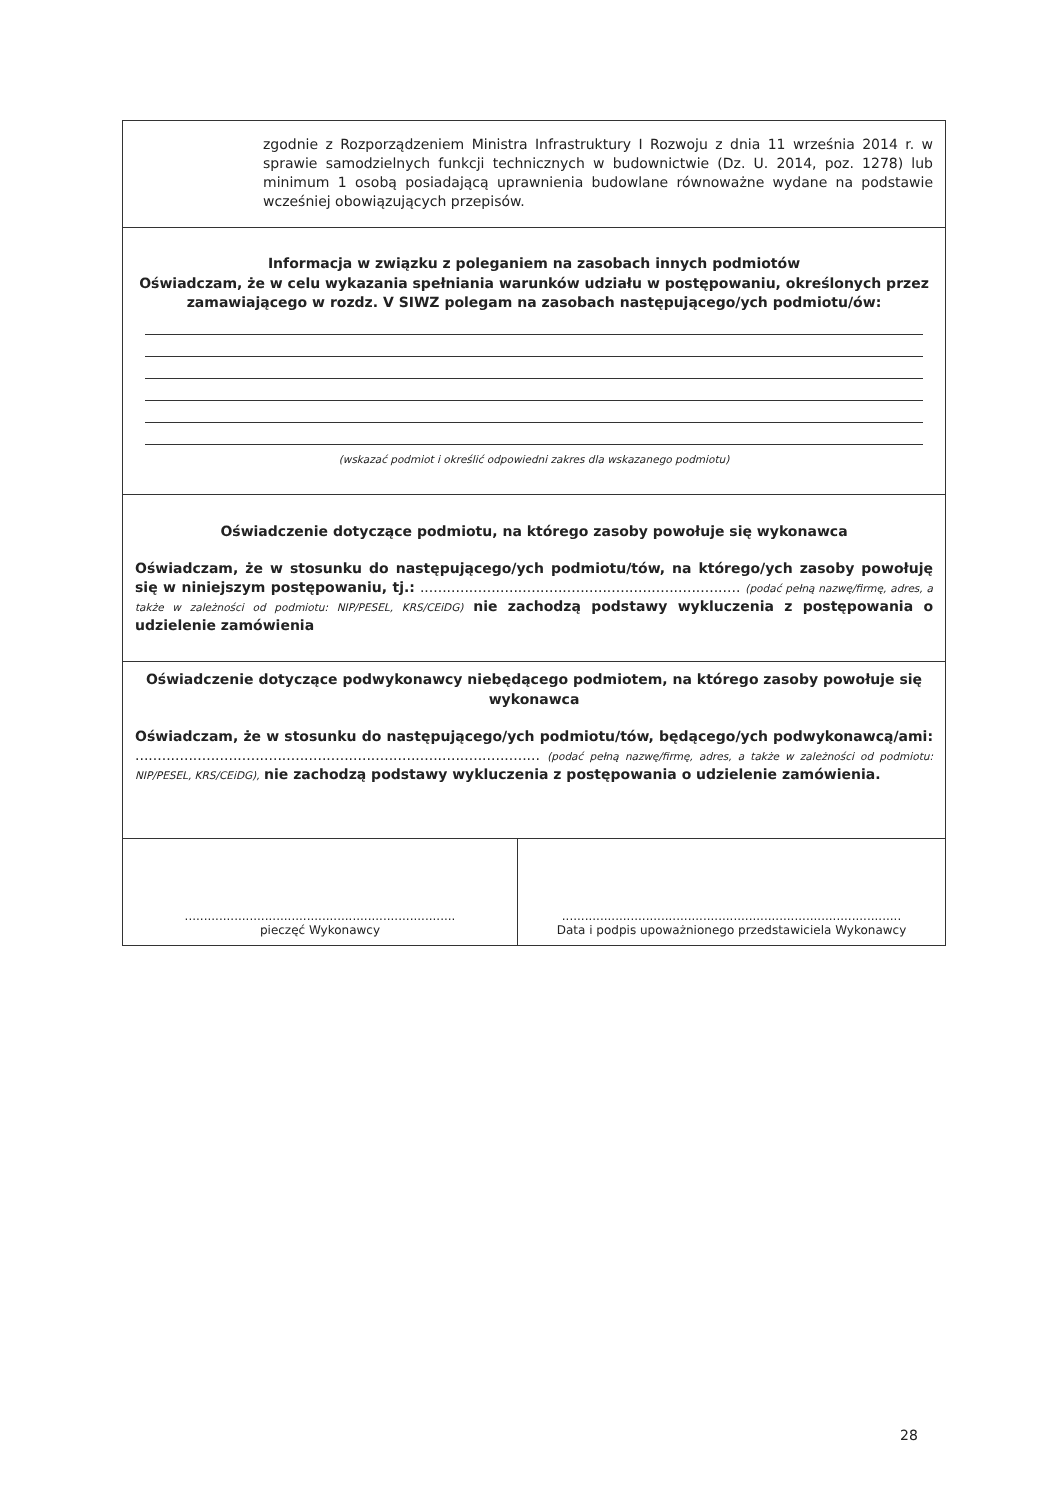| zgodnie z Rozporządzeniem Ministra Infrastruktury I Rozwoju z dnia 11 września 2014 r. w sprawie samodzielnych funkcji technicznych w budownictwie (Dz. U. 2014, poz. 1278) lub minimum 1 osobą posiadającą uprawnienia budowlane równoważne wydane na podstawie wcześniej obowiązujących przepisów. | |
| Informacja w związku z poleganiem na zasobach innych podmiotów Oświadczam, że w celu wykazania spełniania warunków udziału w postępowaniu, określonych przez zamawiającego w rozdz. V SIWZ polegam na zasobach następującego/ych podmiotu/ów: (wskazać podmiot i określić odpowiedni zakres dla wskazanego podmiotu) | |
| Oświadczenie dotyczące podmiotu, na którego zasoby powołuje się wykonawca Oświadczam, że w stosunku do następującego/ych podmiotu/tów, na którego/ych zasoby powołuję się w niniejszym postępowaniu, tj.: ........................................................................ (podać pełną nazwę/firmę, adres, a także w zależności od podmiotu: NIP/PESEL, KRS/CEiDG) nie zachodzą podstawy wykluczenia z postępowania o udzielenie zamówienia | |
| Oświadczenie dotyczące podwykonawcy niebędącego podmiotem, na którego zasoby powołuje się wykonawca Oświadczam, że w stosunku do następującego/ych podmiotu/tów, będącego/ych podwykonawcą/ami: ........................................................................................... (podać pełną nazwę/firmę, adres, a także w zależności od podmiotu: NIP/PESEL, KRS/CEiDG), nie zachodzą podstawy wykluczenia z postępowania o udzielenie zamówienia. | |
| ....................................................................... pieczęć Wykonawcy | ......................................................................................... Data i podpis upoważnionego przedstawiciela Wykonawcy |
28